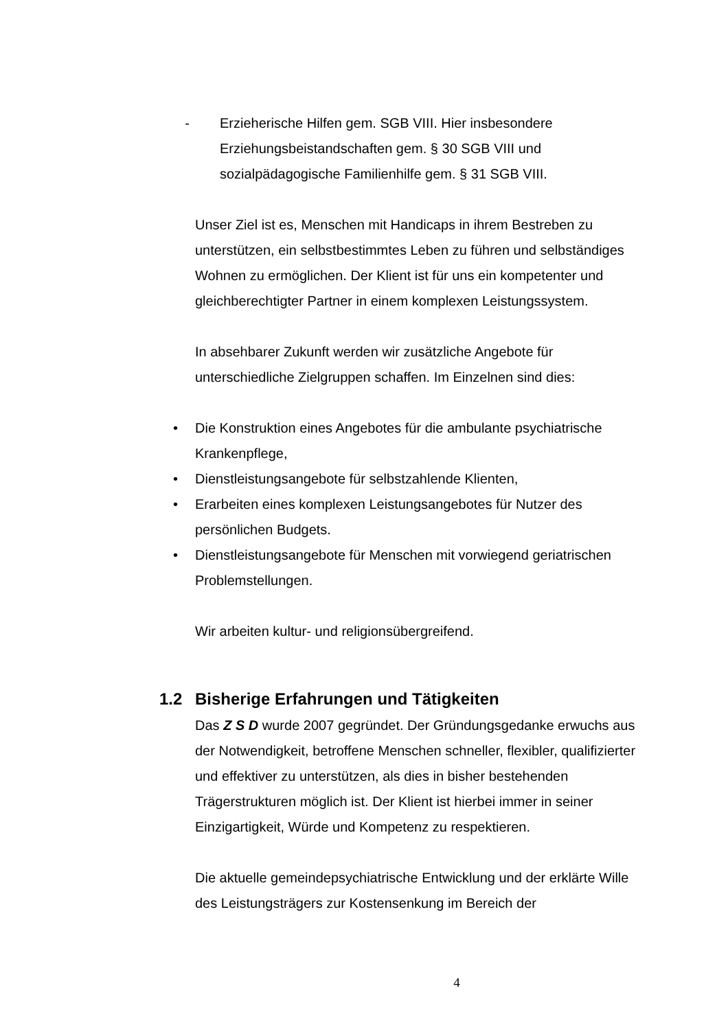- Erzieherische Hilfen gem. SGB VIII. Hier insbesondere Erziehungsbeistandschaften gem. § 30 SGB VIII und sozialpädagogische Familienhilfe gem. § 31 SGB VIII.
Unser Ziel ist es, Menschen mit Handicaps in ihrem Bestreben zu unterstützen, ein selbstbestimmtes Leben zu führen und selbständiges Wohnen zu ermöglichen. Der Klient ist für uns ein kompetenter und gleichberechtigter Partner in einem komplexen Leistungssystem.
In absehbarer Zukunft werden wir zusätzliche Angebote für unterschiedliche Zielgruppen schaffen. Im Einzelnen sind dies:
• Die Konstruktion eines Angebotes für die ambulante psychiatrische Krankenpflege,
• Dienstleistungsangebote für selbstzahlende Klienten,
• Erarbeiten eines komplexen Leistungsangebotes für Nutzer des persönlichen Budgets.
• Dienstleistungsangebote für Menschen mit vorwiegend geriatrischen Problemstellungen.
Wir arbeiten kultur- und religionsübergreifend.
1.2 Bisherige Erfahrungen und Tätigkeiten
Das Z S D wurde 2007 gegründet. Der Gründungsgedanke erwuchs aus der Notwendigkeit, betroffene Menschen schneller, flexibler, qualifizierter und effektiver zu unterstützen, als dies in bisher bestehenden Trägerstrukturen möglich ist. Der Klient ist hierbei immer in seiner Einzigartigkeit, Würde und Kompetenz zu respektieren.
Die aktuelle gemeindepsychiatrische Entwicklung und der erklärte Wille des Leistungsträgers zur Kostensenkung im Bereich der
4